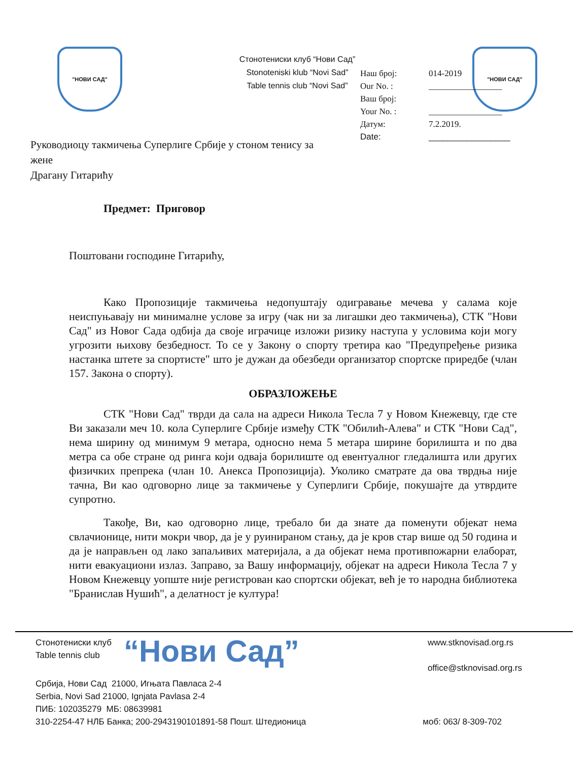"НОВИ САД"
Стонотениски клуб “Нови Сад”
Stonoteniski klub “Novi Sad”
Table tennis club “Novi Sad”
"НОВИ САД"
Руководиоцу такмичења Суперлиге Србије у стоном тенису за жене
Драгану Гитарићу
Наш број: 014-2019
Our No. : _________________
Ваш број:
Your No. : _________________
Датум: 7.2.2019.
Date: _________________
Предмет: Приговор
Поштовани господине Гитарићу,
Како Пропозиције такмичења недопуштају одигравање мечева у салама које неиспуњавају ни минималне услове за игру (чак ни за лигашки део такмичења), СТК "Нови Сад" из Новог Сада одбија да своје играчице изложи ризику наступа у условима који могу угрозити њихову безбедност. То се у Закону о спорту третира као "Предупређење ризика настанка штете за спортисте" што је дужан да обезбеди организатор спортске приредбе (члан 157. Закона о спорту).
ОБРАЗЛОЖЕЊЕ
СТК "Нови Сад" тврди да сала на адреси Никола Тесла 7 у Новом Кнежевцу, где сте Ви заказали меч 10. кола Суперлиге Србије између СТК "Обилић-Алева" и СТК "Нови Сад", нема ширину од минимум 9 метара, односно нема 5 метара ширине борилишта и по два метра са обе стране од ринга који одваја борилиште од евентуалног гледалишта или других физичких препрека (члан 10. Анекса Пропозиција). Уколико сматрате да ова тврдња није тачна, Ви као одговорно лице за такмичење у Суперлиги Србије, покушајте да утврдите супротно.
Такође, Ви, као одговорно лице, требало би да знате да поменути објекат нема свлачионице, нити мокри чвор, да је у руинираном стању, да је кров стар више од 50 година и да је направљен од лако запаљивих материјала, а да објекат нема противпожарни елаборат, нити евакуациони излаз. Заправо, за Вашу информацију, објекат на адреси Никола Тесла 7 у Новом Кнежевцу уопште није регистрован као спортски објекат, већ је то народна библиотека "Бранислав Нушић", а делатност је култура!
Стонотениски клуб
Table tennis club
“Нови Сад”
www.stknovisad.org.rs
office@stknovisad.org.rs
Србија, Нови Сад 21000, Игњата Павласа 2-4
Serbia, Novi Sad 21000, Ignjata Pavlasa 2-4
ПИБ: 102035279 МБ: 08639981
310-2254-47 НЛБ Банка; 200-2943190101891-58 Пошт. Штедионица моб: 063/ 8-309-702